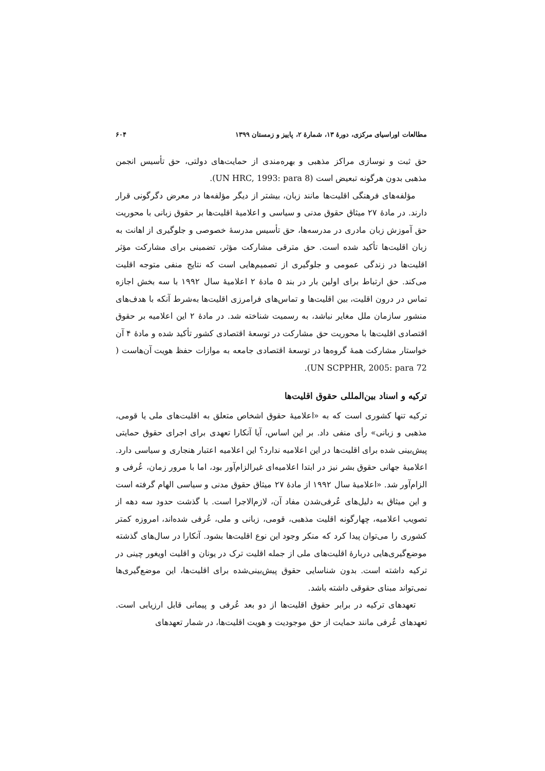مطالعات اوراسیای مرکزی، دورهٔ ۱۳، شمارهٔ ۲، پاییز و زمستان ۱۳۹۹ ۶۰۴
حق ثبت و نوسازی مراکز مذهبی و بهره‌مندی از حمایت‌های دولتی، حق تأسیس انجمن مذهبی بدون هرگونه تبعیض است (UN HRC, 1993: para 8).
مؤلفه‌های فرهنگی اقلیت‌ها مانند زبان، بیشتر از دیگر مؤلفه‌ها در معرض دگرگونی قرار دارند. در مادهٔ ۲۷ میثاق حقوق مدنی و سیاسی و اعلامیهٔ اقلیت‌ها بر حقوق زبانی با محوریت حق آموزش زبان مادری در مدرسه‌ها، حق تأسیس مدرسهٔ خصوصی و جلوگیری از اهانت به زبان اقلیت‌ها تأکید شده است. حق مترقی مشارکت مؤثر، تضمینی برای مشارکت مؤثر اقلیت‌ها در زندگی عمومی و جلوگیری از تصمیم‌هایی است که نتایج منفی متوجه اقلیت می‌کند. حق ارتباط برای اولین بار در بند ۵ مادهٔ ۲ اعلامیهٔ سال ۱۹۹۲ با سه بخش اجازه تماس در درون اقلیت، بین اقلیت‌ها و تماس‌های فرامرزی اقلیت‌ها به‌شرط آنکه با هدف‌های منشور سازمان ملل مغایر نباشد، به رسمیت شناخته شد. در مادهٔ ۲ این اعلامیه بر حقوق اقتصادی اقلیت‌ها با محوریت حق مشارکت در توسعهٔ اقتصادی کشور تأکید شده و مادهٔ ۴ آن خواستار مشارکت همهٔ گروه‌ها در توسعهٔ اقتصادی جامعه به موازات حفظ هویت آن‌هاست ( UN SCPPHR, 2005: para 72).
ترکیه و اسناد بین‌المللی حقوق اقلیت‌ها
ترکیه تنها کشوری است که به «اعلامیهٔ حقوق اشخاص متعلق به اقلیت‌های ملی یا قومی، مذهبی و زبانی» رأی منفی داد. بر این اساس، آیا آنکارا تعهدی برای اجرای حقوق حمایتی پیش‌بینی شده برای اقلیت‌ها در این اعلامیه ندارد؟ این اعلامیه اعتبار هنجاری و سیاسی دارد. اعلامیهٔ جهانی حقوق بشر نیز در ابتدا اعلامیه‌ای غیرالزام‌آور بود، اما با مرور زمان، عُرفی و الزام‌آور شد. «اعلامیهٔ سال ۱۹۹۲ از مادهٔ ۲۷ میثاق حقوق مدنی و سیاسی الهام گرفته است و این میثاق به دلیل‌های عُرفی‌شدن مفاد آن، لازم‌الاجرا است. با گذشت حدود سه دهه از تصویب اعلامیه، چهارگونه اقلیت مذهبی، قومی، زبانی و ملی، عُرفی شده‌اند، امروزه کمتر کشوری را می‌توان پیدا کرد که منکر وجود این نوع اقلیت‌ها بشود. آنکارا در سال‌های گذشته موضع‌گیری‌هایی دربارهٔ اقلیت‌های ملی از جمله اقلیت ترک در یونان و اقلیت اویغور چینی در ترکیه داشته است. بدون شناسایی حقوق پیش‌بینی‌شده برای اقلیت‌ها، این موضع‌گیری‌ها نمی‌تواند مبنای حقوقی داشته باشد.
تعهدهای ترکیه در برابر حقوق اقلیت‌ها از دو بعد عُرفی و پیمانی قابل ارزیابی است. تعهدهای عُرفی مانند حمایت از حق موجودیت و هویت اقلیت‌ها، در شمار تعهدهای